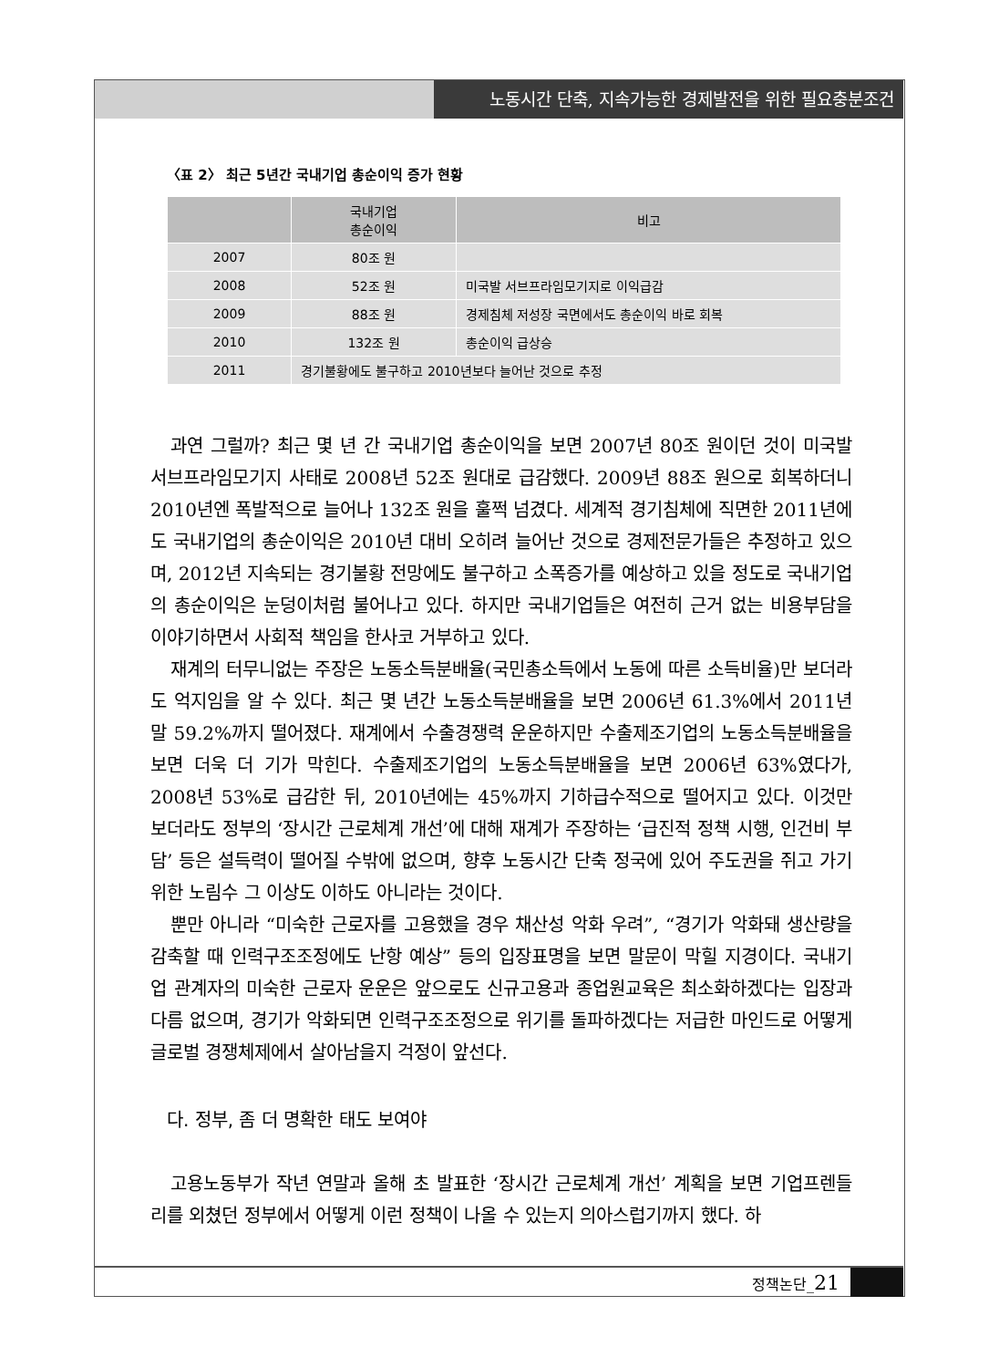노동시간 단축, 지속가능한 경제발전을 위한 필요충분조건
〈표 2〉 최근 5년간 국내기업 총순이익 증가 현황
| | 국내기업 총순이익 | 비고 |
| --- | --- | --- |
| 2007 | 80조 원 | |
| 2008 | 52조 원 | 미국발 서브프라임모기지로 이익급감 |
| 2009 | 88조 원 | 경제침체 저성장 국면에서도 총순이익 바로 회복 |
| 2010 | 132조 원 | 총순이익 급상승 |
| 2011 | 경기불황에도 불구하고 2010년보다 늘어난 것으로 추정 | |
과연 그럴까? 최근 몇 년 간 국내기업 총순이익을 보면 2007년 80조 원이던 것이 미국발 서브프라임모기지 사태로 2008년 52조 원대로 급감했다. 2009년 88조 원으로 회복하더니 2010년엔 폭발적으로 늘어나 132조 원을 훌쩍 넘겼다. 세계적 경기침체에 직면한 2011년에도 국내기업의 총순이익은 2010년 대비 오히려 늘어난 것으로 경제전문가들은 추정하고 있으며, 2012년 지속되는 경기불황 전망에도 불구하고 소폭증가를 예상하고 있을 정도로 국내기업의 총순이익은 눈덩이처럼 불어나고 있다. 하지만 국내기업들은 여전히 근거 없는 비용부담을 이야기하면서 사회적 책임을 한사코 거부하고 있다.
재계의 터무니없는 주장은 노동소득분배율(국민총소득에서 노동에 따른 소득비율)만 보더라도 억지임을 알 수 있다. 최근 몇 년간 노동소득분배율을 보면 2006년 61.3%에서 2011년 말 59.2%까지 떨어졌다. 재계에서 수출경쟁력 운운하지만 수출제조기업의 노동소득분배율을 보면 더욱 더 기가 막힌다. 수출제조기업의 노동소득분배율을 보면 2006년 63%였다가, 2008년 53%로 급감한 뒤, 2010년에는 45%까지 기하급수적으로 떨어지고 있다. 이것만 보더라도 정부의 ‘장시간 근로체계 개선’에 대해 재계가 주장하는 ‘급진적 정책 시행, 인건비 부담’ 등은 설득력이 떨어질 수밖에 없으며, 향후 노동시간 단축 정국에 있어 주도권을 쥐고 가기 위한 노림수 그 이상도 이하도 아니라는 것이다.
뿐만 아니라 “미숙한 근로자를 고용했을 경우 채산성 악화 우려”, “경기가 악화돼 생산량을 감축할 때 인력구조조정에도 난항 예상” 등의 입장표명을 보면 말문이 막힐 지경이다. 국내기업 관계자의 미숙한 근로자 운운은 앞으로도 신규고용과 종업원교육은 최소화하겠다는 입장과 다름 없으며, 경기가 악화되면 인력구조조정으로 위기를 돌파하겠다는 저급한 마인드로 어떻게 글로벌 경쟁체제에서 살아남을지 걱정이 앞선다.
다. 정부, 좀 더 명확한 태도 보여야
고용노동부가 작년 연말과 올해 초 발표한 ‘장시간 근로체계 개선’ 계획을 보면 기업프렌들리를 외쳤던 정부에서 어떻게 이런 정책이 나올 수 있는지 의아스럽기까지 했다. 하
정책논단_21